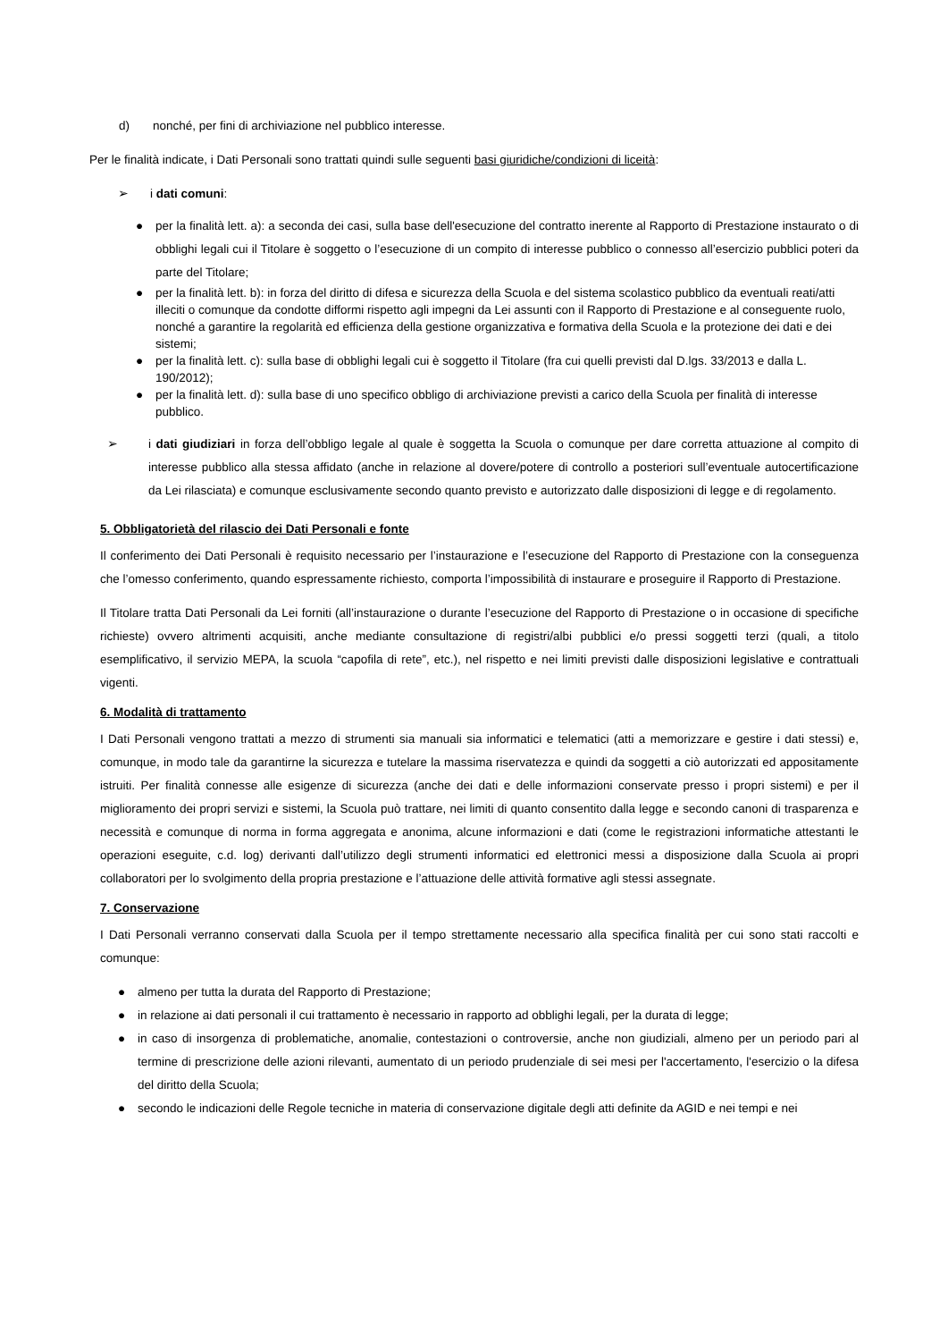d) nonché, per fini di archiviazione nel pubblico interesse.
Per le finalità indicate, i Dati Personali sono trattati quindi sulle seguenti basi giuridiche/condizioni di liceità:
➢ i dati comuni:
● per la finalità lett. a): a seconda dei casi, sulla base dell'esecuzione del contratto inerente al Rapporto di Prestazione instaurato o di obblighi legali cui il Titolare è soggetto o l’esecuzione di un compito di interesse pubblico o connesso all’esercizio pubblici poteri da parte del Titolare;
● per la finalità lett. b): in forza del diritto di difesa e sicurezza della Scuola e del sistema scolastico pubblico da eventuali reati/atti illeciti o comunque da condotte difformi rispetto agli impegni da Lei assunti con il Rapporto di Prestazione e al conseguente ruolo, nonché a garantire la regolarità ed efficienza della gestione organizzativa e formativa della Scuola e la protezione dei dati e dei sistemi;
● per la finalità lett. c): sulla base di obblighi legali cui è soggetto il Titolare (fra cui quelli previsti dal D.lgs. 33/2013 e dalla L. 190/2012);
● per la finalità lett. d): sulla base di uno specifico obbligo di archiviazione previsti a carico della Scuola per finalità di interesse pubblico.
➢ i dati giudiziari in forza dell’obbligo legale al quale è soggetta la Scuola o comunque per dare corretta attuazione al compito di interesse pubblico alla stessa affidato (anche in relazione al dovere/potere di controllo a posteriori sull’eventuale autocertificazione da Lei rilasciata) e comunque esclusivamente secondo quanto previsto e autorizzato dalle disposizioni di legge e di regolamento.
5. Obbligatorietà del rilascio dei Dati Personali e fonte
Il conferimento dei Dati Personali è requisito necessario per l’instaurazione e l’esecuzione del Rapporto di Prestazione con la conseguenza che l’omesso conferimento, quando espressamente richiesto, comporta l’impossibilità di instaurare e proseguire il Rapporto di Prestazione.
Il Titolare tratta Dati Personali da Lei forniti (all’instaurazione o durante l’esecuzione del Rapporto di Prestazione o in occasione di specifiche richieste) ovvero altrimenti acquisiti, anche mediante consultazione di registri/albi pubblici e/o pressi soggetti terzi (quali, a titolo esemplificativo, il servizio MEPA, la scuola “capofila di rete”, etc.), nel rispetto e nei limiti previsti dalle disposizioni legislative e contrattuali vigenti.
6. Modalità di trattamento
I Dati Personali vengono trattati a mezzo di strumenti sia manuali sia informatici e telematici (atti a memorizzare e gestire i dati stessi) e, comunque, in modo tale da garantirne la sicurezza e tutelare la massima riservatezza e quindi da soggetti a ciò autorizzati ed appositamente istruiti. Per finalità connesse alle esigenze di sicurezza (anche dei dati e delle informazioni conservate presso i propri sistemi) e per il miglioramento dei propri servizi e sistemi, la Scuola può trattare, nei limiti di quanto consentito dalla legge e secondo canoni di trasparenza e necessità e comunque di norma in forma aggregata e anonima, alcune informazioni e dati (come le registrazioni informatiche attestanti le operazioni eseguite, c.d. log) derivanti dall’utilizzo degli strumenti informatici ed elettronici messi a disposizione dalla Scuola ai propri collaboratori per lo svolgimento della propria prestazione e l’attuazione delle attività formative agli stessi assegnate.
7. Conservazione
I Dati Personali verranno conservati dalla Scuola per il tempo strettamente necessario alla specifica finalità per cui sono stati raccolti e comunque:
● almeno per tutta la durata del Rapporto di Prestazione;
● in relazione ai dati personali il cui trattamento è necessario in rapporto ad obblighi legali, per la durata di legge;
● in caso di insorgenza di problematiche, anomalie, contestazioni o controversie, anche non giudiziali, almeno per un periodo pari al termine di prescrizione delle azioni rilevanti, aumentato di un periodo prudenziale di sei mesi per l'accertamento, l'esercizio o la difesa del diritto della Scuola;
● secondo le indicazioni delle Regole tecniche in materia di conservazione digitale degli atti definite da AGID e nei tempi e nei